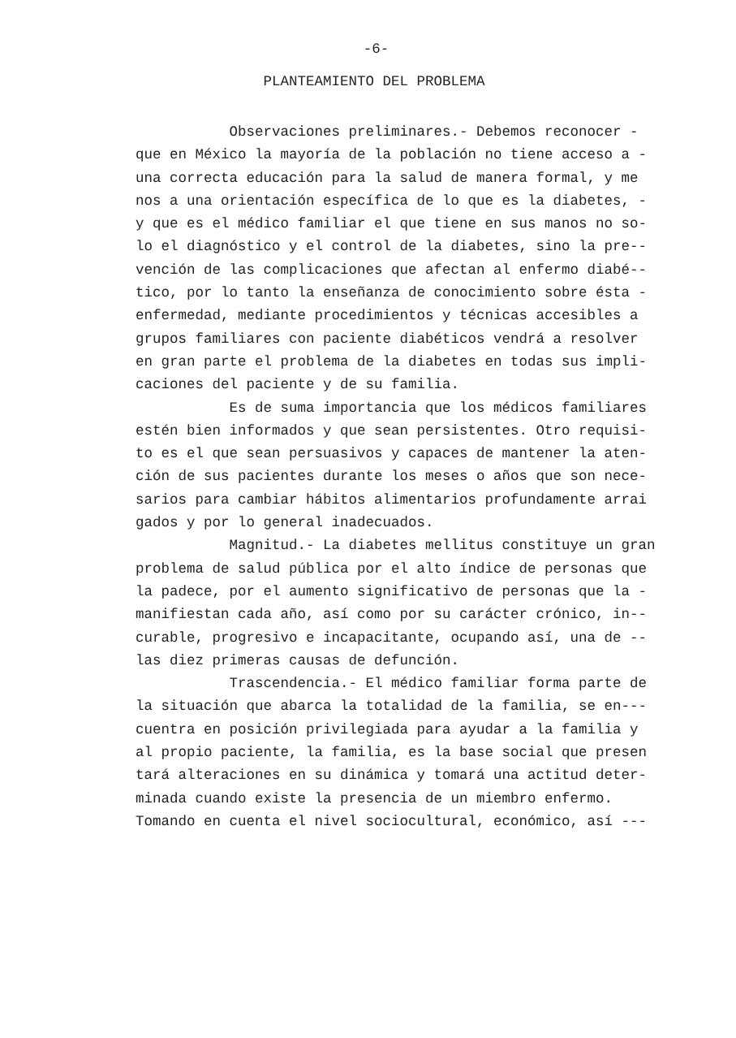-6-
PLANTEAMIENTO DEL PROBLEMA
Observaciones preliminares.- Debemos reconocer - que en México la mayoría de la población no tiene acceso a - una correcta educación para la salud de manera formal, y me nos a una orientación específica de lo que es la diabetes, - y que es el médico familiar el que tiene en sus manos no so- lo el diagnóstico y el control de la diabetes, sino la pre-- vención de las complicaciones que afectan al enfermo diabé-- tico, por lo tanto la enseñanza de conocimiento sobre ésta - enfermedad, mediante procedimientos y técnicas accesibles a grupos familiares con paciente diabéticos vendrá a resolver en gran parte el problema de la diabetes en todas sus impli- caciones del paciente y de su familia. Es de suma importancia que los médicos familiares estén bien informados y que sean persistentes. Otro requisi- to es el que sean persuasivos y capaces de mantener la aten- ción de sus pacientes durante los meses o años que son nece- sarios para cambiar hábitos alimentarios profundamente arrai gados y por lo general inadecuados. Magnitud.- La diabetes mellitus constituye un gran problema de salud pública por el alto índice de personas que la padece, por el aumento significativo de personas que la - manifiestan cada año, así como por su carácter crónico, in-- curable, progresivo e incapacitante, ocupando así, una de -- las diez primeras causas de defunción. Trascendencia.- El médico familiar forma parte de la situación que abarca la totalidad de la familia, se en--- cuentra en posición privilegiada para ayudar a la familia y al propio paciente, la familia, es la base social que presen tará alteraciones en su dinámica y tomará una actitud deter- minada cuando existe la presencia de un miembro enfermo. Tomando en cuenta el nivel sociocultural, económico, así ---